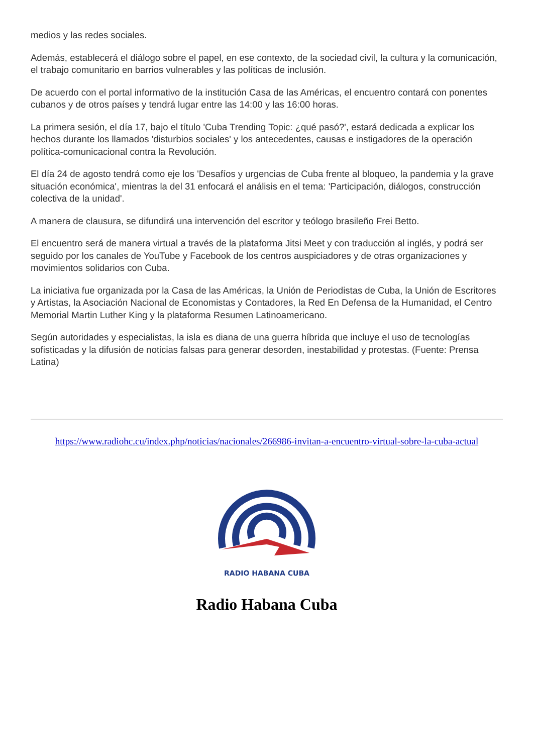medios y las redes sociales.
Además, establecerá el diálogo sobre el papel, en ese contexto, de la sociedad civil, la cultura y la comunicación, el trabajo comunitario en barrios vulnerables y las políticas de inclusión.
De acuerdo con el portal informativo de la institución Casa de las Américas, el encuentro contará con ponentes cubanos y de otros países y tendrá lugar entre las 14:00 y las 16:00 horas.
La primera sesión, el día 17, bajo el título 'Cuba Trending Topic: ¿qué pasó?', estará dedicada a explicar los hechos durante los llamados 'disturbios sociales' y los antecedentes, causas e instigadores de la operación política-comunicacional contra la Revolución.
El día 24 de agosto tendrá como eje los 'Desafíos y urgencias de Cuba frente al bloqueo, la pandemia y la grave situación económica', mientras la del 31 enfocará el análisis en el tema: 'Participación, diálogos, construcción colectiva de la unidad'.
A manera de clausura, se difundirá una intervención del escritor y teólogo brasileño Frei Betto.
El encuentro será de manera virtual a través de la plataforma Jitsi Meet y con traducción al inglés, y podrá ser seguido por los canales de YouTube y Facebook de los centros auspiciadores y de otras organizaciones y movimientos solidarios con Cuba.
La iniciativa fue organizada por la Casa de las Américas, la Unión de Periodistas de Cuba, la Unión de Escritores y Artistas, la Asociación Nacional de Economistas y Contadores, la Red En Defensa de la Humanidad, el Centro Memorial Martin Luther King y la plataforma Resumen Latinoamericano.
Según autoridades y especialistas, la isla es diana de una guerra híbrida que incluye el uso de tecnologías sofisticadas y la difusión de noticias falsas para generar desorden, inestabilidad y protestas. (Fuente: Prensa Latina)
https://www.radiohc.cu/index.php/noticias/nacionales/266986-invitan-a-encuentro-virtual-sobre-la-cuba-actual
RADIO HABANA CUBA
Radio Habana Cuba